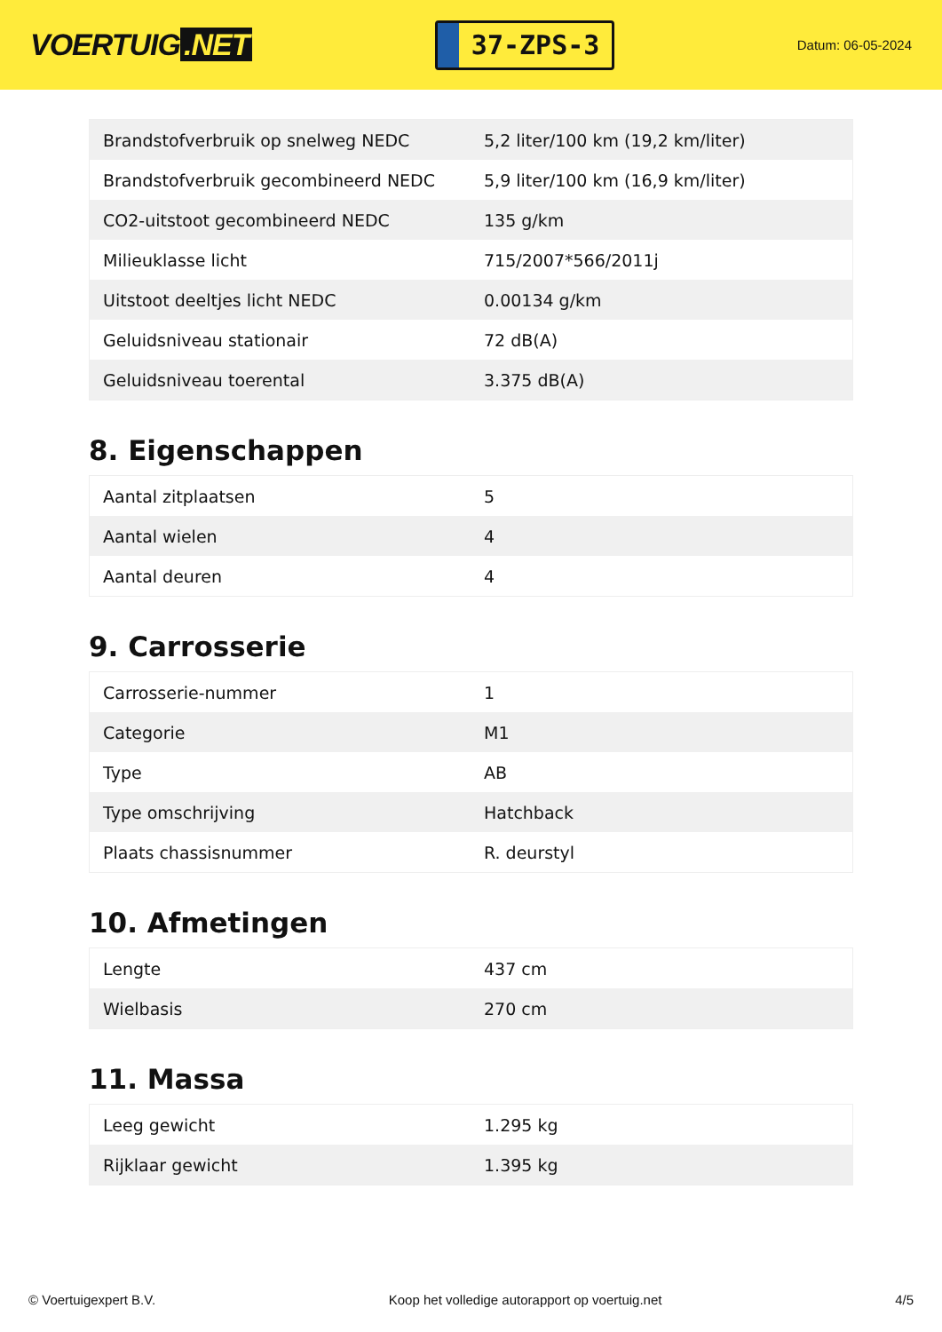VOERTUIG.NET
37-ZPS-3
Datum: 06-05-2024
| Brandstofverbruik op snelweg NEDC | 5,2 liter/100 km (19,2 km/liter) |
| Brandstofverbruik gecombineerd NEDC | 5,9 liter/100 km (16,9 km/liter) |
| CO2-uitstoot gecombineerd NEDC | 135 g/km |
| Milieuklasse licht | 715/2007*566/2011j |
| Uitstoot deeltjes licht NEDC | 0.00134 g/km |
| Geluidsniveau stationair | 72 dB(A) |
| Geluidsniveau toerental | 3.375 dB(A) |
8. Eigenschappen
| Aantal zitplaatsen | 5 |
| Aantal wielen | 4 |
| Aantal deuren | 4 |
9. Carrosserie
| Carrosserie-nummer | 1 |
| Categorie | M1 |
| Type | AB |
| Type omschrijving | Hatchback |
| Plaats chassisnummer | R. deurstyl |
10. Afmetingen
| Lengte | 437 cm |
| Wielbasis | 270 cm |
11. Massa
| Leeg gewicht | 1.295 kg |
| Rijklaar gewicht | 1.395 kg |
© Voertuigexpert B.V. Koop het volledige autorapport op voertuig.net 4/5